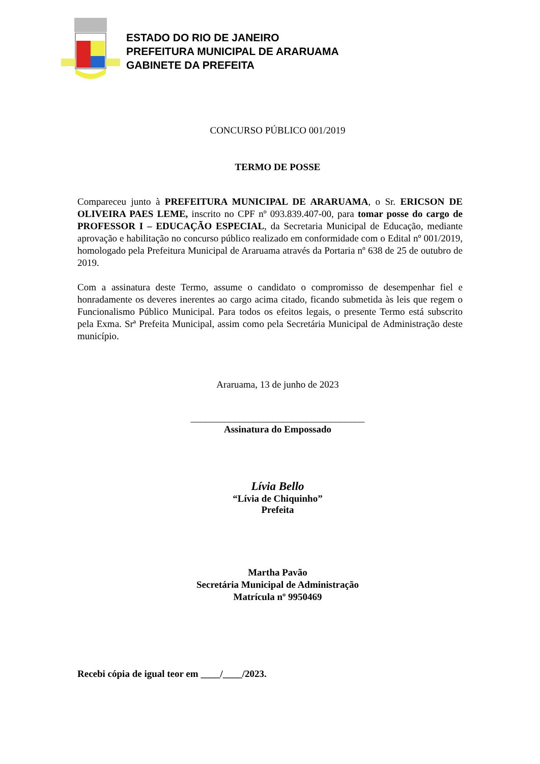ESTADO DO RIO DE JANEIRO
PREFEITURA MUNICIPAL DE ARARUAMA
GABINETE DA PREFEITA
CONCURSO PÚBLICO 001/2019
TERMO DE POSSE
Compareceu junto à PREFEITURA MUNICIPAL DE ARARUAMA, o Sr. ERICSON DE OLIVEIRA PAES LEME, inscrito no CPF nº 093.839.407-00, para tomar posse do cargo de PROFESSOR I – EDUCAÇÃO ESPECIAL, da Secretaria Municipal de Educação, mediante aprovação e habilitação no concurso público realizado em conformidade com o Edital nº 001/2019, homologado pela Prefeitura Municipal de Araruama através da Portaria nº 638 de 25 de outubro de 2019.
Com a assinatura deste Termo, assume o candidato o compromisso de desempenhar fiel e honradamente os deveres inerentes ao cargo acima citado, ficando submetida às leis que regem o Funcionalismo Público Municipal. Para todos os efeitos legais, o presente Termo está subscrito pela Exma. Srª Prefeita Municipal, assim como pela Secretária Municipal de Administração deste município.
Araruama, 13 de junho de 2023
____________________________________
Assinatura do Empossado
Lívia Bello
“Lívia de Chiquinho”
Prefeita
Martha Pavão
Secretária Municipal de Administração
Matrícula nº 9950469
Recebi cópia de igual teor em ____/____/2023.